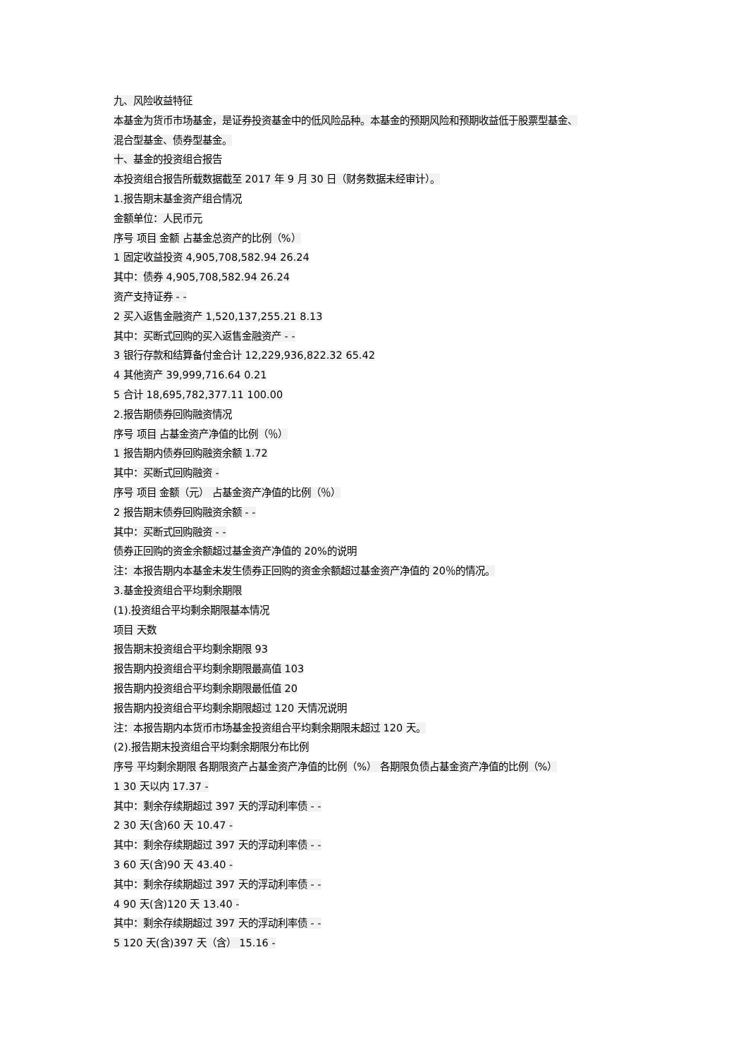九、风险收益特征
本基金为货币市场基金，是证券投资基金中的低风险品种。本基金的预期风险和预期收益低于股票型基金、
混合型基金、债券型基金。
十、基金的投资组合报告
本投资组合报告所载数据截至 2017 年 9 月 30 日（财务数据未经审计）。
1.报告期末基金资产组合情况
金额单位：人民币元
序号 项目 金额 占基金总资产的比例（%）
1 固定收益投资 4,905,708,582.94 26.24
其中：债券 4,905,708,582.94 26.24
资产支持证券 - -
2 买入返售金融资产 1,520,137,255.21 8.13
其中：买断式回购的买入返售金融资产 - -
3 银行存款和结算备付金合计 12,229,936,822.32 65.42
4 其他资产 39,999,716.64 0.21
5 合计 18,695,782,377.11 100.00
2.报告期债券回购融资情况
序号 项目 占基金资产净值的比例（％）
1 报告期内债券回购融资余额 1.72
其中：买断式回购融资 -
序号 项目 金额（元） 占基金资产净值的比例（％）
2 报告期末债券回购融资余额 - -
其中：买断式回购融资 - -
债券正回购的资金余额超过基金资产净值的 20%的说明
注：本报告期内本基金未发生债券正回购的资金余额超过基金资产净值的 20％的情况。
3.基金投资组合平均剩余期限
(1).投资组合平均剩余期限基本情况
项目 天数
报告期末投资组合平均剩余期限 93
报告期内投资组合平均剩余期限最高值 103
报告期内投资组合平均剩余期限最低值 20
报告期内投资组合平均剩余期限超过 120 天情况说明
注：本报告期内本货币市场基金投资组合平均剩余期限未超过 120 天。
(2).报告期末投资组合平均剩余期限分布比例
序号 平均剩余期限 各期限资产占基金资产净值的比例（%） 各期限负债占基金资产净值的比例（%）
1 30 天以内 17.37 -
其中：剩余存续期超过 397 天的浮动利率债 - -
2 30 天(含)60 天 10.47 -
其中：剩余存续期超过 397 天的浮动利率债 - -
3 60 天(含)90 天 43.40 -
其中：剩余存续期超过 397 天的浮动利率债 - -
4 90 天(含)120 天 13.40 -
其中：剩余存续期超过 397 天的浮动利率债 - -
5 120 天(含)397 天（含） 15.16 -